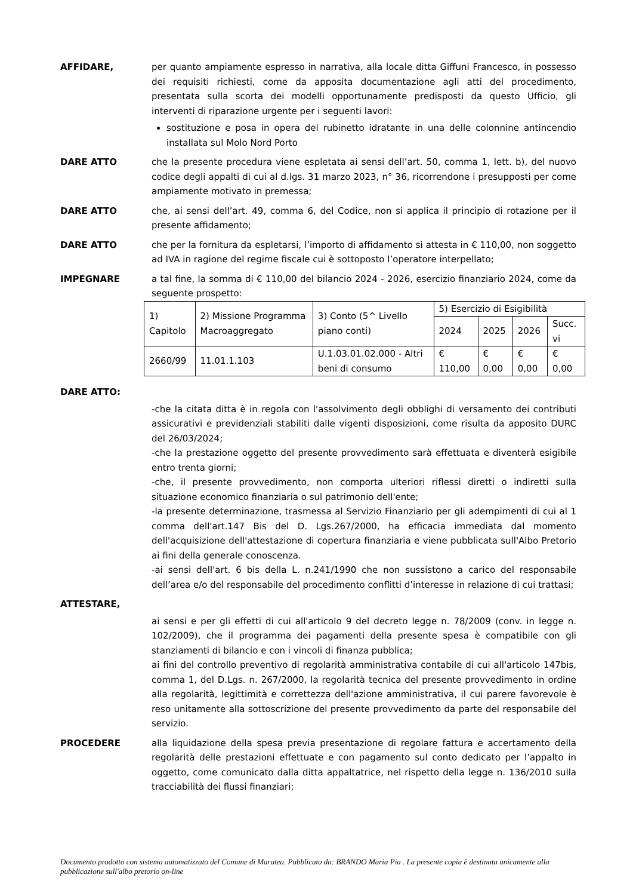AFFIDARE, per quanto ampiamente espresso in narrativa, alla locale ditta Giffuni Francesco, in possesso dei requisiti richiesti, come da apposita documentazione agli atti del procedimento, presentata sulla scorta dei modelli opportunamente predisposti da questo Ufficio, gli interventi di riparazione urgente per i seguenti lavori:
sostituzione e posa in opera del rubinetto idratante in una delle colonnine antincendio installata sul Molo Nord Porto
DARE ATTO che la presente procedura viene espletata ai sensi dell’art. 50, comma 1, lett. b), del nuovo codice degli appalti di cui al d.lgs. 31 marzo 2023, n° 36, ricorrendone i presupposti per come ampiamente motivato in premessa;
DARE ATTO che, ai sensi dell’art. 49, comma 6, del Codice, non si applica il principio di rotazione per il presente affidamento;
DARE ATTO che per la fornitura da espletarsi, l’importo di affidamento si attesta in € 110,00, non soggetto ad IVA in ragione del regime fiscale cui è sottoposto l’operatore interpellato;
IMPEGNARE a tal fine, la somma di € 110,00 del bilancio 2024 - 2026, esercizio finanziario 2024, come da seguente prospetto:
| 1) Capitolo | 2) Missione Programma Macroaggregato | 3) Conto (5^ Livello piano conti) | 5) Esercizio di Esigibilità | | | |
| | | | 2024 | 2025 | 2026 | Succ. vi |
| 2660/99 | 11.01.1.103 | U.1.03.01.02.000 - Altri beni di consumo | € 110,00 | € 0,00 | € 0,00 | € 0,00 |
DARE ATTO:
-che la citata ditta è in regola con l'assolvimento degli obblighi di versamento dei contributi assicurativi e previdenziali stabiliti dalle vigenti disposizioni, come risulta da apposito DURC del 26/03/2024;
-che la prestazione oggetto del presente provvedimento sarà effettuata e diventerà esigibile entro trenta giorni;
-che, il presente provvedimento, non comporta ulteriori riflessi diretti o indiretti sulla situazione economico finanziaria o sul patrimonio dell'ente;
-la presente determinazione, trasmessa al Servizio Finanziario per gli adempimenti di cui al 1 comma dell'art.147 Bis del D. Lgs.267/2000, ha efficacia immediata dal momento dell'acquisizione dell'attestazione di copertura finanziaria e viene pubblicata sull'Albo Pretorio ai fini della generale conoscenza.
-ai sensi dell'art. 6 bis della L. n.241/1990 che non sussistono a carico del responsabile dell’area e/o del responsabile del procedimento conflitti d’interesse in relazione di cui trattasi;
ATTESTARE,
ai sensi e per gli effetti di cui all'articolo 9 del decreto legge n. 78/2009 (conv. in legge n. 102/2009), che il programma dei pagamenti della presente spesa è compatibile con gli stanziamenti di bilancio e con i vincoli di finanza pubblica;
ai fini del controllo preventivo di regolarità amministrativa contabile di cui all'articolo 147bis, comma 1, del D.Lgs. n. 267/2000, la regolarità tecnica del presente provvedimento in ordine alla regolarità, legittimità e correttezza dell'azione amministrativa, il cui parere favorevole è reso unitamente alla sottoscrizione del presente provvedimento da parte del responsabile del servizio.
PROCEDERE alla liquidazione della spesa previa presentazione di regolare fattura e accertamento della regolarità delle prestazioni effettuate e con pagamento sul conto dedicato per l’appalto in oggetto, come comunicato dalla ditta appaltatrice, nel rispetto della legge n. 136/2010 sulla tracciabilità dei flussi finanziari;
Documento prodotto con sistema automatizzato del Comune di Maratea. Pubblicato da: BRANDO Maria Pia . La presente copia è destinata unicamente alla pubblicazione sull'albo pretorio on-line